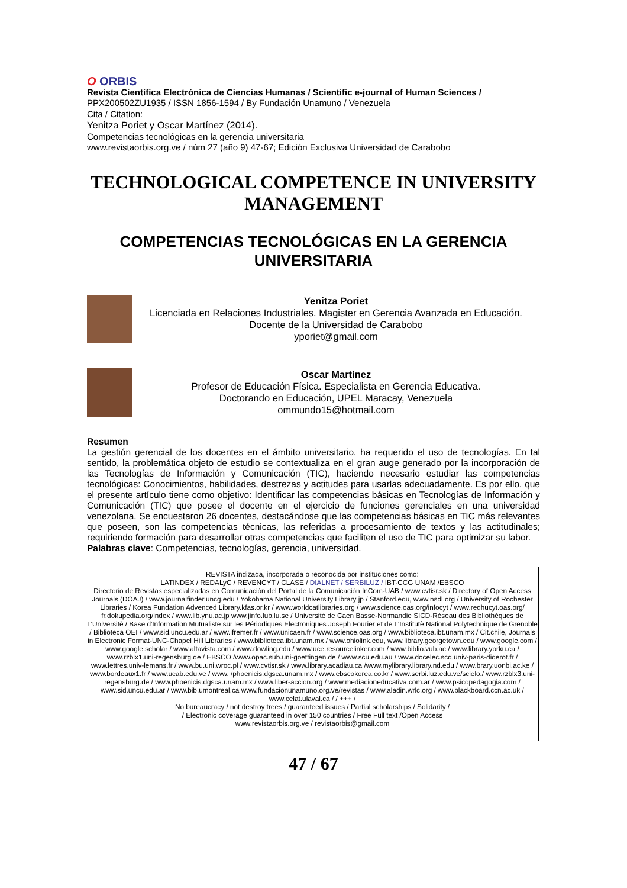O ORBIS
Revista Científica Electrónica de Ciencias Humanas / Scientific e-journal of Human Sciences /
PPX200502ZU1935 / ISSN 1856-1594 / By Fundación Unamuno / Venezuela
Cita / Citation:
Yenitza Poriet y Oscar Martínez (2014).
Competencias tecnológicas en la gerencia universitaria
www.revistaorbis.org.ve / núm 27 (año 9) 47-67; Edición Exclusiva Universidad de Carabobo
TECHNOLOGICAL COMPETENCE IN UNIVERSITY MANAGEMENT
COMPETENCIAS TECNOLÓGICAS EN LA GERENCIA UNIVERSITARIA
Yenitza Poriet
Licenciada en Relaciones Industriales. Magister en Gerencia Avanzada en Educación.
Docente de la Universidad de Carabobo
yporiet@gmail.com
Oscar Martínez
Profesor de Educación Física. Especialista en Gerencia Educativa.
Doctorando en Educación, UPEL Maracay, Venezuela
ommundo15@hotmail.com
Resumen
La gestión gerencial de los docentes en el ámbito universitario, ha requerido el uso de tecnologías. En tal sentido, la problemática objeto de estudio se contextualiza en el gran auge generado por la incorporación de las Tecnologías de Información y Comunicación (TIC), haciendo necesario estudiar las competencias tecnológicas: Conocimientos, habilidades, destrezas y actitudes para usarlas adecuadamente. Es por ello, que el presente artículo tiene como objetivo: Identificar las competencias básicas en Tecnologías de Información y Comunicación (TIC) que posee el docente en el ejercicio de funciones gerenciales en una universidad venezolana. Se encuestaron 26 docentes, destacándose que las competencias básicas en TIC más relevantes que poseen, son las competencias técnicas, las referidas a procesamiento de textos y las actitudinales; requiriendo formación para desarrollar otras competencias que faciliten el uso de TIC para optimizar su labor.
Palabras clave: Competencias, tecnologías, gerencia, universidad.
REVISTA indizada, incorporada o reconocida por instituciones como:
LATINDEX / REDALyC / REVENCYT / CLASE / DIALNET / SERBILUZ / IBT-CCG UNAM /EBSCO
Directorio de Revistas especializadas en Comunicación del Portal de la Comunicación InCom-UAB / www.cvtisr.sk / Directory of Open Access Journals (DOAJ) / www.journalfinder.uncg.edu / Yokohama National University Library jp / Stanford.edu, www.nsdl.org / University of Rochester Libraries / Korea Fundation Advenced Library.kfas.or.kr / www.worldcatlibraries.org / www.science.oas.org/infocyt / www.redhucyt.oas.org/ fr.dokupedia.org/index / www.lib.ynu.ac.jp www.jinfo.lub.lu.se / Universitè de Caen Basse-Normandie SICD-Rèseau des Bibliothéques de L'Universitè / Base d'Information Mutualiste sur les Périodiques Electroniques Joseph Fourier et de L'Institutè National Polytechnique de Grenoble / Biblioteca OEI / www.sid.uncu.edu.ar / www.ifremer.fr / www.unicaen.fr / www.science.oas.org / www.biblioteca.ibt.unam.mx / Cit.chile, Journals in Electronic Format-UNC-Chapel Hill Libraries / www.biblioteca.ibt.unam.mx / www.ohiolink.edu, www.library.georgetown.edu / www.google.com / www.google.scholar / www.altavista.com / www.dowling.edu / www.uce.resourcelinker.com / www.biblio.vub.ac / www.library.yorku.ca / www.rzblx1.uni-regensburg.de / EBSCO /www.opac.sub.uni-goettingen.de / www.scu.edu.au / www.docelec.scd.univ-paris-diderot.fr / www.lettres.univ-lemans.fr / www.bu.uni.wroc.pl / www.cvtisr.sk / www.library.acadiau.ca /www.mylibrary.library.nd.edu / www.brary.uonbi.ac.ke / www.bordeaux1.fr / www.ucab.edu.ve / www. /phoenicis.dgsca.unam.mx / www.ebscokorea.co.kr / www.serbi.luz.edu.ve/scielo./ www.rzblx3.uni-regensburg.de / www.phoenicis.dgsca.unam.mx / www.liber-accion.org / www.mediacioneducativa.com.ar / www.psicopedagogia.com / www.sid.uncu.edu.ar / www.bib.umontreal.ca www.fundacionunamuno.org.ve/revistas / www.aladin.wrlc.org / www.blackboard.ccn.ac.uk / www.celat.ulaval.ca / / +++ /
No bureaucracy / not destroy trees / guaranteed issues / Partial scholarships / Solidarity /
/ Electronic coverage guaranteed in over 150 countries / Free Full text /Open Access
www.revistaorbis.org.ve / revistaorbis@gmail.com
47 / 67